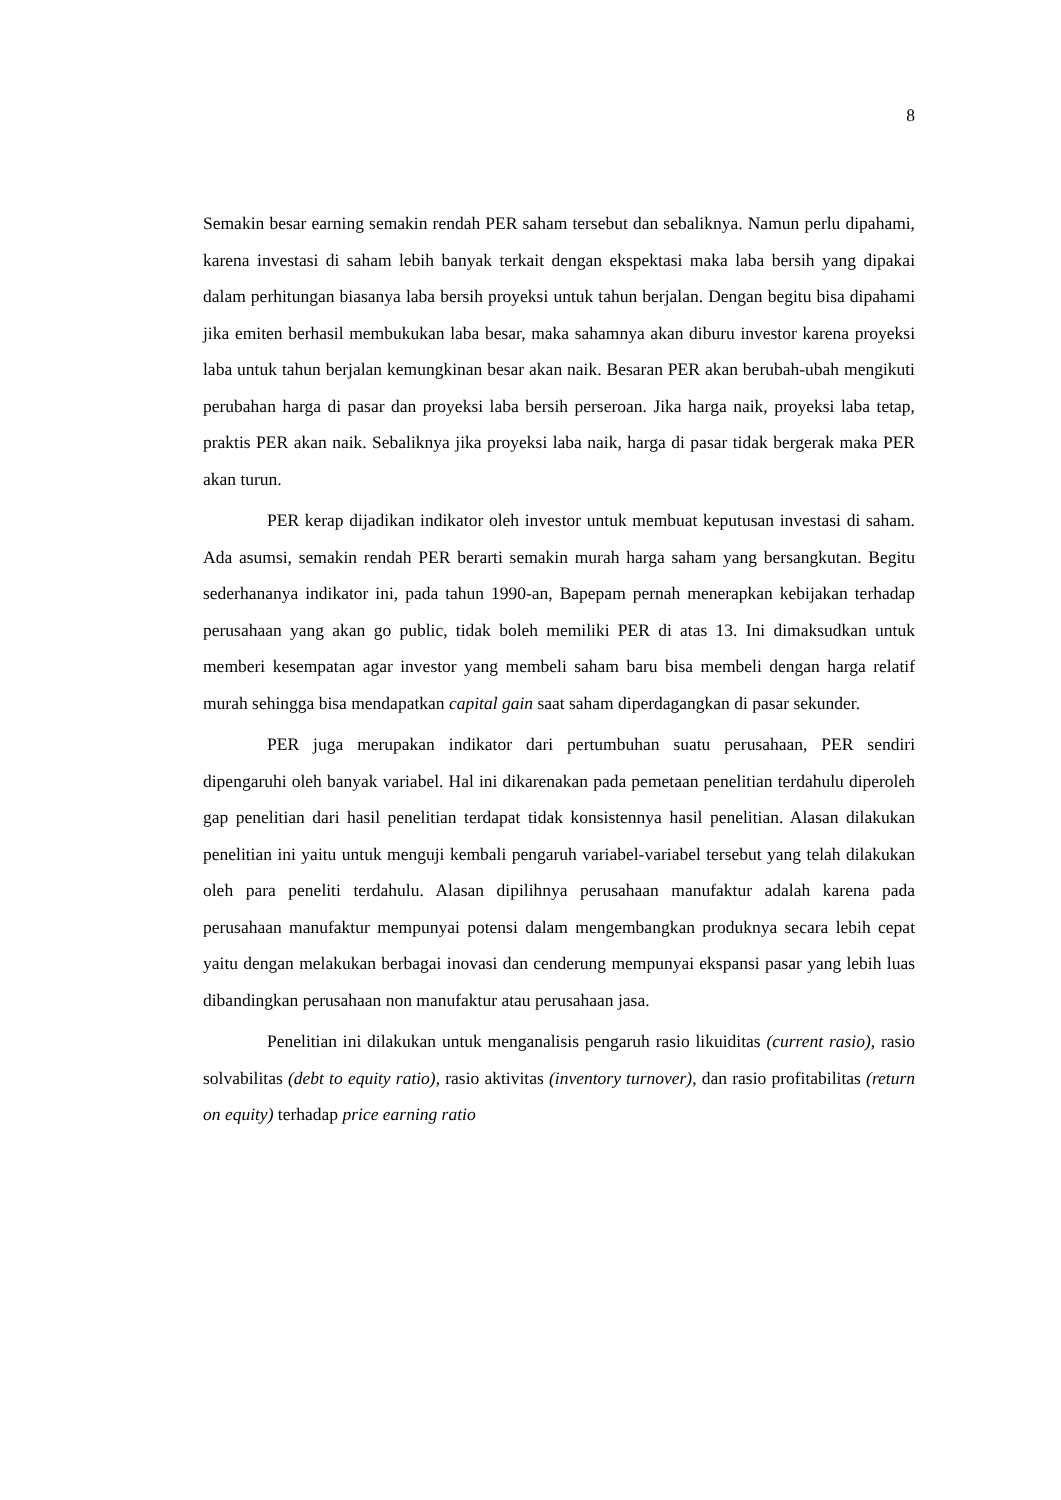8
Semakin besar earning semakin rendah PER saham tersebut dan sebaliknya. Namun perlu dipahami, karena investasi di saham lebih banyak terkait dengan ekspektasi maka laba bersih yang dipakai dalam perhitungan biasanya laba bersih proyeksi untuk tahun berjalan. Dengan begitu bisa dipahami jika emiten berhasil membukukan laba besar, maka sahamnya akan diburu investor karena proyeksi laba untuk tahun berjalan kemungkinan besar akan naik. Besaran PER akan berubah-ubah mengikuti perubahan harga di pasar dan proyeksi laba bersih perseroan. Jika harga naik, proyeksi laba tetap, praktis PER akan naik. Sebaliknya jika proyeksi laba naik, harga di pasar tidak bergerak maka PER akan turun.
PER kerap dijadikan indikator oleh investor untuk membuat keputusan investasi di saham. Ada asumsi, semakin rendah PER berarti semakin murah harga saham yang bersangkutan. Begitu sederhananya indikator ini, pada tahun 1990-an, Bapepam pernah menerapkan kebijakan terhadap perusahaan yang akan go public, tidak boleh memiliki PER di atas 13. Ini dimaksudkan untuk memberi kesempatan agar investor yang membeli saham baru bisa membeli dengan harga relatif murah sehingga bisa mendapatkan capital gain saat saham diperdagangkan di pasar sekunder.
PER juga merupakan indikator dari pertumbuhan suatu perusahaan, PER sendiri dipengaruhi oleh banyak variabel. Hal ini dikarenakan pada pemetaan penelitian terdahulu diperoleh gap penelitian dari hasil penelitian terdapat tidak konsistennya hasil penelitian. Alasan dilakukan penelitian ini yaitu untuk menguji kembali pengaruh variabel-variabel tersebut yang telah dilakukan oleh para peneliti terdahulu. Alasan dipilihnya perusahaan manufaktur adalah karena pada perusahaan manufaktur mempunyai potensi dalam mengembangkan produknya secara lebih cepat yaitu dengan melakukan berbagai inovasi dan cenderung mempunyai ekspansi pasar yang lebih luas dibandingkan perusahaan non manufaktur atau perusahaan jasa.
Penelitian ini dilakukan untuk menganalisis pengaruh rasio likuiditas (current rasio), rasio solvabilitas (debt to equity ratio), rasio aktivitas (inventory turnover), dan rasio profitabilitas (return on equity) terhadap price earning ratio